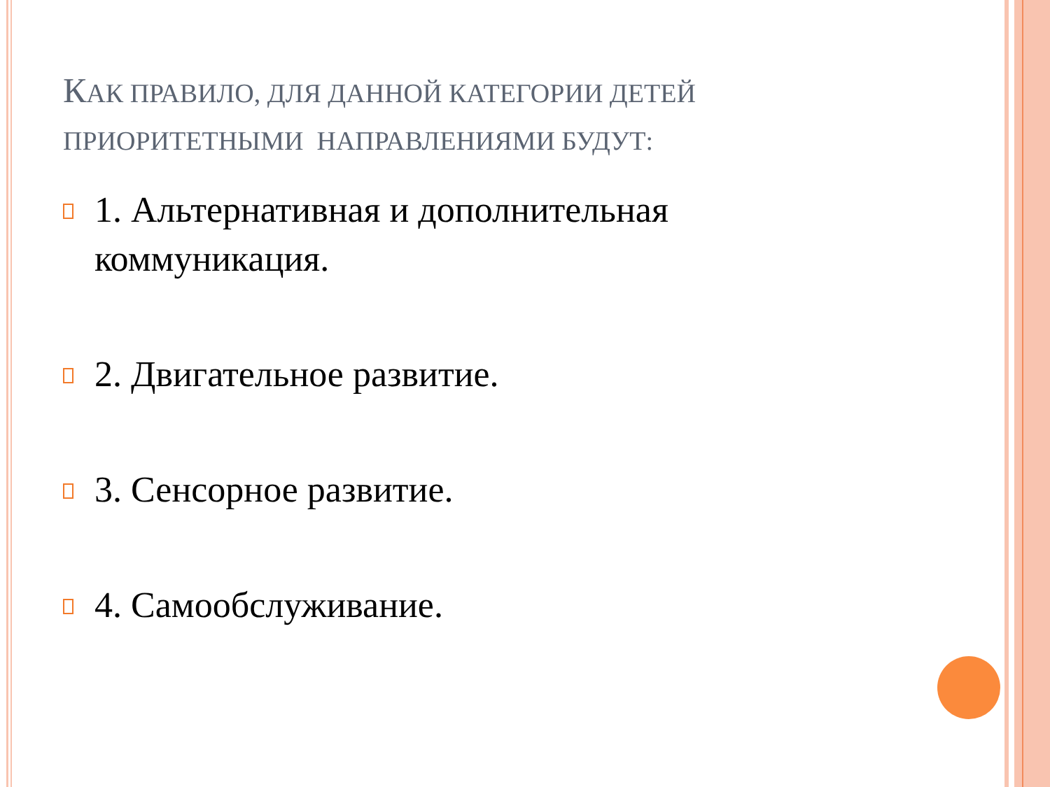КАК ПРАВИЛО, ДЛЯ ДАННОЙ КАТЕГОРИИ ДЕТЕЙ ПРИОРИТЕТНЫМИ НАПРАВЛЕНИЯМИ БУДУТ:
1. Альтернативная и дополнительная коммуникация.
2. Двигательное развитие.
3. Сенсорное развитие.
4. Самообслуживание.